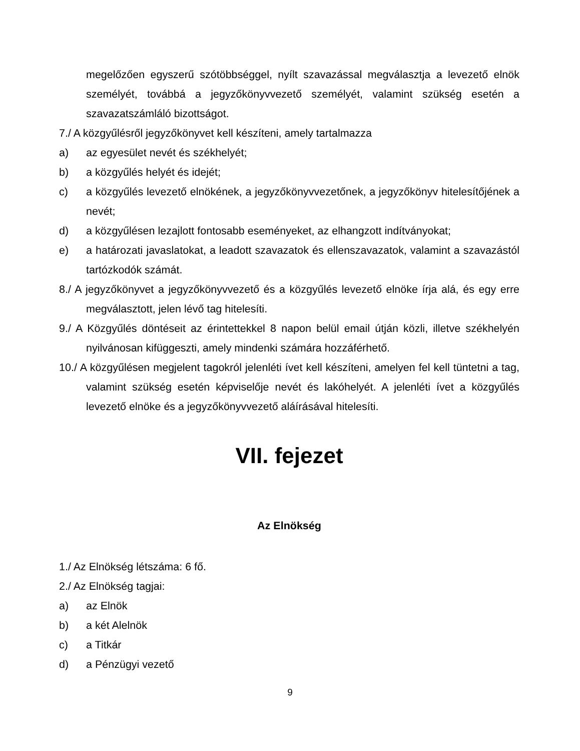megelőzően egyszerű szótöbbséggel, nyílt szavazással megválasztja a levezető elnök személyét, továbbá a jegyzőkönyvvezető személyét, valamint szükség esetén a szavazatszámláló bizottságot.
7./ A közgyűlésről jegyzőkönyvet kell készíteni, amely tartalmazza
a) az egyesület nevét és székhelyét;
b) a közgyűlés helyét és idejét;
c) a közgyűlés levezető elnökének, a jegyzőkönyvvezetőnek, a jegyzőkönyv hitelesítőjének a nevét;
d) a közgyűlésen lezajlott fontosabb eseményeket, az elhangzott indítványokat;
e) a határozati javaslatokat, a leadott szavazatok és ellenszavazatok, valamint a szavazástól tartózkodók számát.
8./ A jegyzőkönyvet a jegyzőkönyvvezető és a közgyűlés levezető elnöke írja alá, és egy erre megválasztott, jelen lévő tag hitelesíti.
9./ A Közgyűlés döntéseit az érintettekkel 8 napon belül email útján közli, illetve székhelyén nyilvánosan kifüggeszti, amely mindenki számára hozzáférhető.
10./ A közgyűlésen megjelent tagokról jelenléti ívet kell készíteni, amelyen fel kell tüntetni a tag, valamint szükség esetén képviselője nevét és lakóhelyét. A jelenléti ívet a közgyűlés levezető elnöke és a jegyzőkönyvvezető aláírásával hitelesíti.
VII. fejezet
Az Elnökség
1./ Az Elnökség létszáma: 6 fő.
2./ Az Elnökség tagjai:
a) az Elnök
b) a két Alelnök
c) a Titkár
d) a Pénzügyi vezető
9